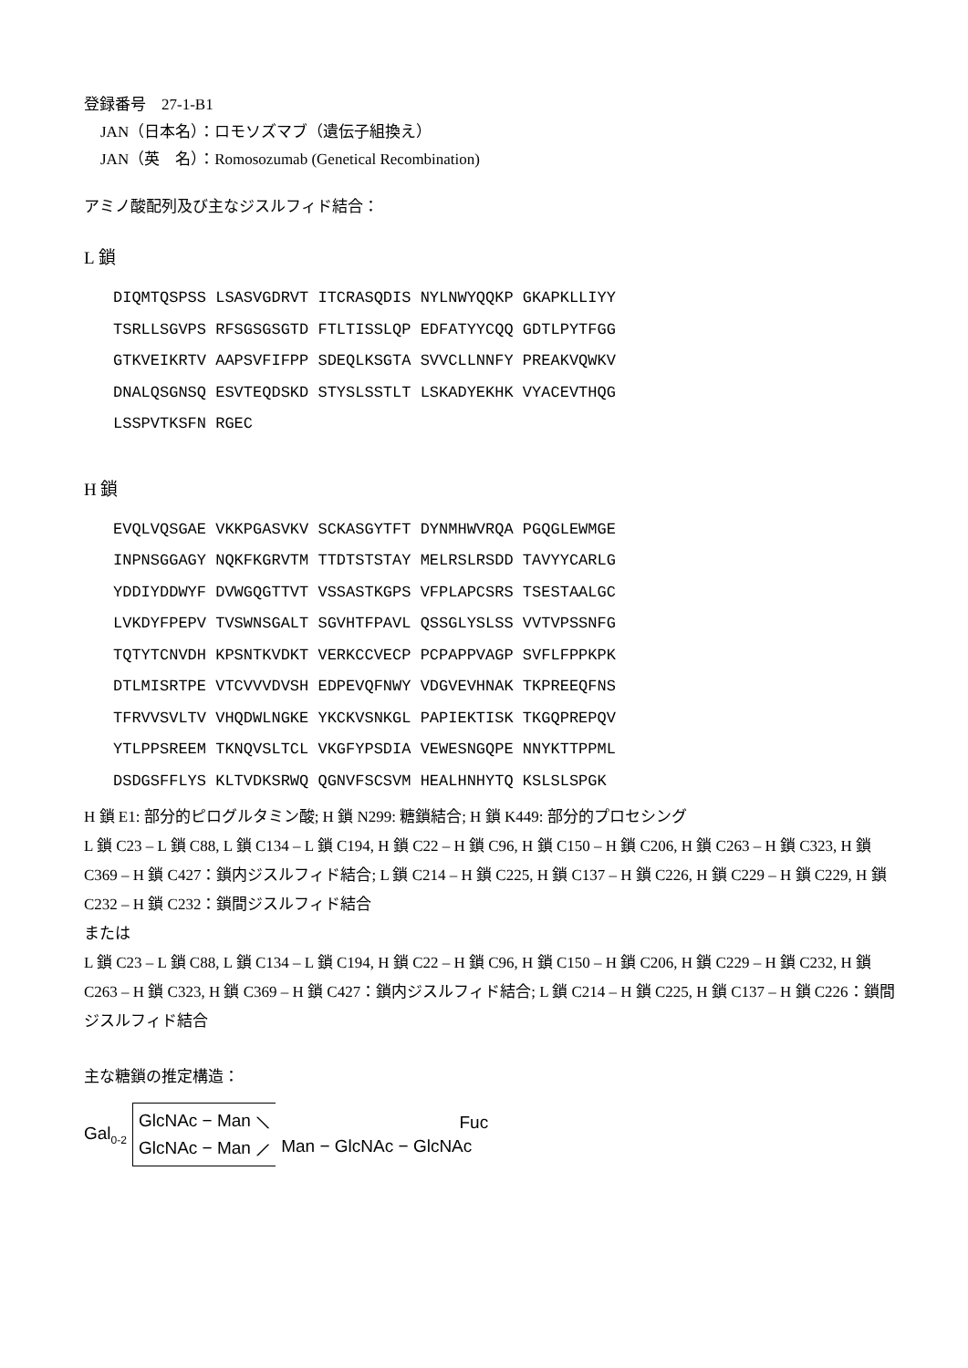登録番号　27-1-B1
JAN（日本名）：ロモソズマブ（遺伝子組換え）
JAN（英　名）：Romosozumab (Genetical Recombination)
アミノ酸配列及び主なジスルフィド結合：
L 鎖
DIQMTQSPSS LSASVGDRVT ITCRASQDIS NYLNWYQQKP GKAPKLLIYY TSRLLSGVPS RFSGSGSGTD FTLTISSLQP EDFATYYCQQ GDTLPYTFGG GTKVEIKRTV AAPSVFIFPP SDEQLKSGTA SVVCLLNNFY PREAKVQWKV DNALQSGNSQ ESVTEQDSKD STYSLSSTLT LSKADYEKHK VYACEVTHQG LSSPVTKSFN RGEC
H 鎖
EVQLVQSGAE VKKPGASVKV SCKASGYTFT DYNMHWVRQA PGQGLEWMGE INPNSGGAGY NQKFKGRVTM TTDTSTSTAY MELRSLRSDD TAVYYCARLG YDDIYDDWYF DVWGQGTTVT VSSASTKGPS VFPLAPCSRS TSESTAALGC LVKDYFPEPV TVSWNSGALT SGVHTFPAVL QSSGLYSLSS VVTVPSSNFG TQTYTCNVDH KPSNTKVDKT VERKCCVECP PCPAPPVAGP SVFLFPPKPK DTLMISRTPE VTCVVVDVSH EDPEVQFNWY VDGVEVHNAK TKPREEQFNS TFRVVSVLTV VHQDWLNGKE YKCKVSNKGL PAPIEKTISK TKGQPREPQV YTLPPSREEM TKNQVSLTCL VKGFYPSDIA VEWESNGQPE NNYKTTPPML DSDGSFFLYS KLTVDKSRWQ QGNVFSCSVM HEALHNHYTQ KSLSLSPGK
H 鎖 E1: 部分的ピログルタミン酸; H 鎖 N299: 糖鎖結合; H 鎖 K449: 部分的プロセシング
L 鎖 C23 – L 鎖 C88, L 鎖 C134 – L 鎖 C194, H 鎖 C22 – H 鎖 C96, H 鎖 C150 – H 鎖 C206, H 鎖 C263 – H 鎖 C323, H 鎖 C369 – H 鎖 C427：鎖内ジスルフィド結合; L 鎖 C214 – H 鎖 C225, H 鎖 C137 – H 鎖 C226, H 鎖 C229 – H 鎖 C229, H 鎖 C232 – H 鎖 C232：鎖間ジスルフィド結合
または
L 鎖 C23 – L 鎖 C88, L 鎖 C134 – L 鎖 C194, H 鎖 C22 – H 鎖 C96, H 鎖 C150 – H 鎖 C206, H 鎖 C229 – H 鎖 C232, H 鎖 C263 – H 鎖 C323, H 鎖 C369 – H 鎖 C427：鎖内ジスルフィド結合; L 鎖 C214 – H 鎖 C225, H 鎖 C137 – H 鎖 C226：鎖間ジスルフィド結合
主な糖鎖の推定構造：
Gal<sub>0-2</sub> GlcNAc − Man ⟍
GlcNAc − Man ⟋ Fuc
Man − GlcNAc − GlcNAc